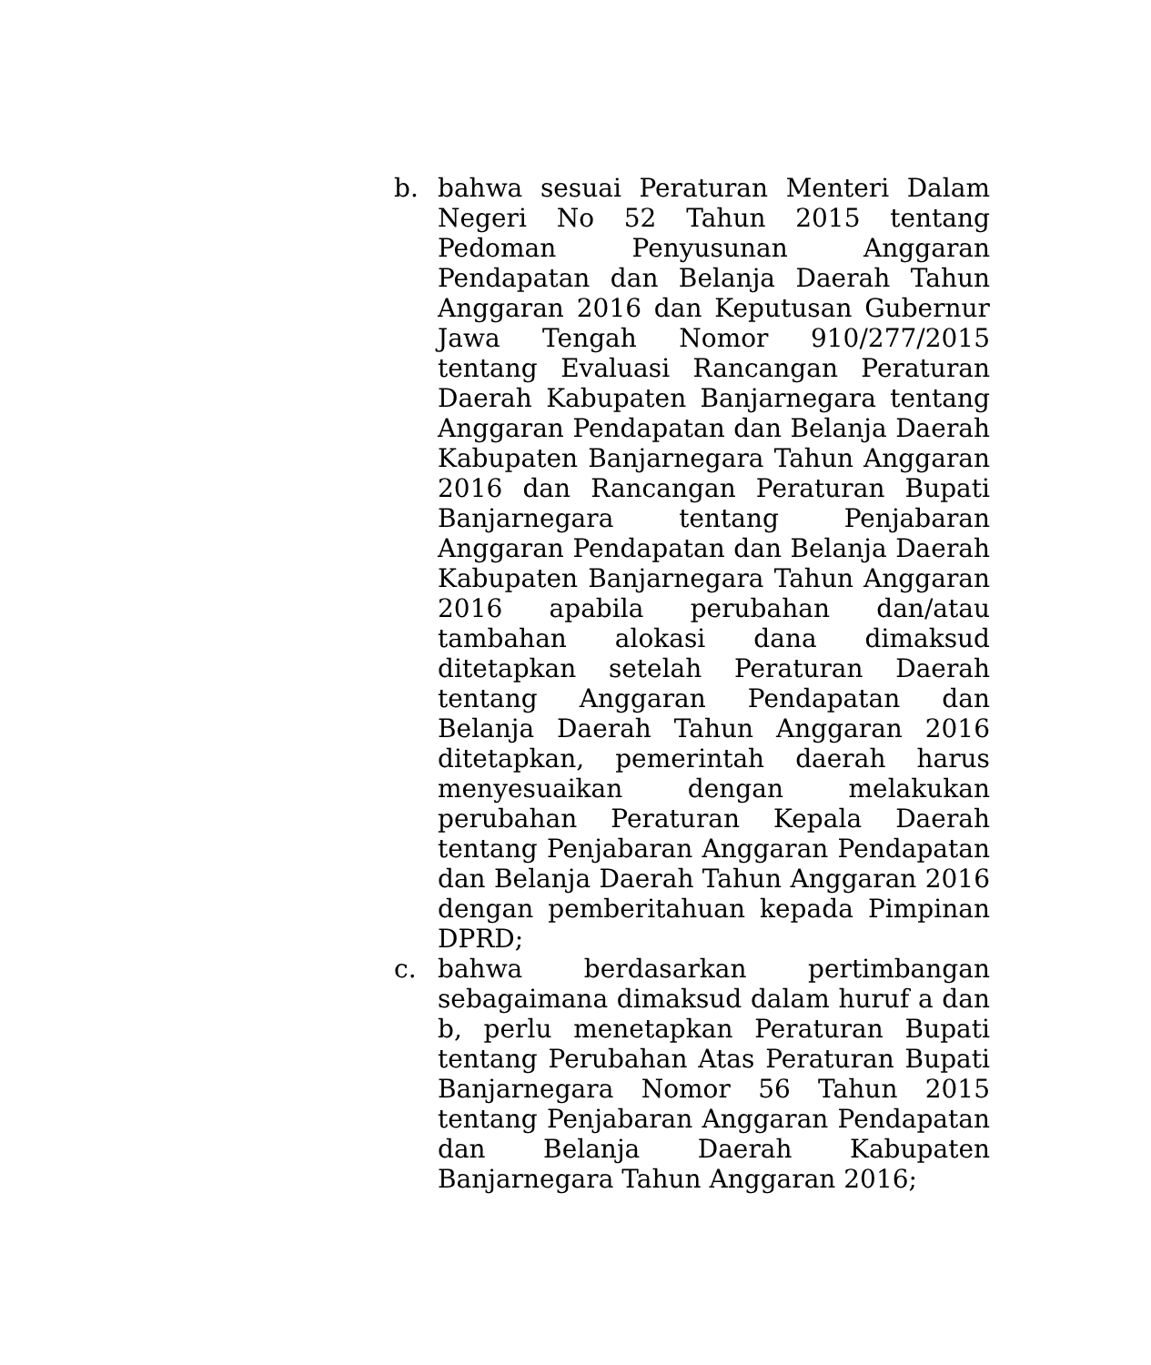b. bahwa sesuai Peraturan Menteri Dalam Negeri No 52 Tahun 2015 tentang Pedoman Penyusunan Anggaran Pendapatan dan Belanja Daerah Tahun Anggaran 2016 dan Keputusan Gubernur Jawa Tengah Nomor 910/277/2015 tentang Evaluasi Rancangan Peraturan Daerah Kabupaten Banjarnegara tentang Anggaran Pendapatan dan Belanja Daerah Kabupaten Banjarnegara Tahun Anggaran 2016 dan Rancangan Peraturan Bupati Banjarnegara tentang Penjabaran Anggaran Pendapatan dan Belanja Daerah Kabupaten Banjarnegara Tahun Anggaran 2016 apabila perubahan dan/atau tambahan alokasi dana dimaksud ditetapkan setelah Peraturan Daerah tentang Anggaran Pendapatan dan Belanja Daerah Tahun Anggaran 2016 ditetapkan, pemerintah daerah harus menyesuaikan dengan melakukan perubahan Peraturan Kepala Daerah tentang Penjabaran Anggaran Pendapatan dan Belanja Daerah Tahun Anggaran 2016 dengan pemberitahuan kepada Pimpinan DPRD;
c. bahwa berdasarkan pertimbangan sebagaimana dimaksud dalam huruf a dan b, perlu menetapkan Peraturan Bupati tentang Perubahan Atas Peraturan Bupati Banjarnegara Nomor 56 Tahun 2015 tentang Penjabaran Anggaran Pendapatan dan Belanja Daerah Kabupaten Banjarnegara Tahun Anggaran 2016;